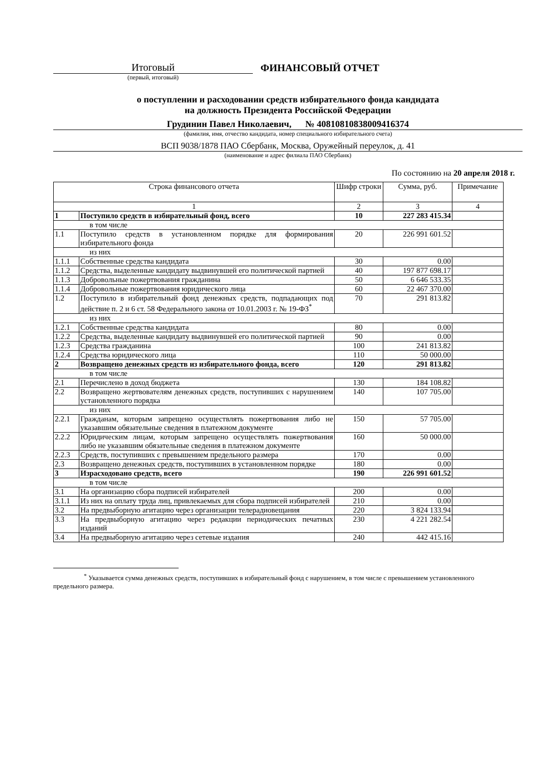Итоговый
ФИНАНСОВЫЙ ОТЧЕТ
(первый, итоговый)
о поступлении и расходовании средств избирательного фонда кандидата
на должность Президента Российской Федерации
Грудинин Павел Николаевич, № 40810810838009416374
(фамилия, имя, отчество кандидата, номер специального избирательного счета)
ВСП 9038/1878 ПАО Сбербанк, Москва, Оружейный переулок, д. 41
(наименование и адрес филиала ПАО Сбербанк)
По состоянию на 20 апреля 2018 г.
| Строка финансового отчета | | Шифр строки | Сумма, руб. | Примечание |
| --- | --- | --- | --- | --- |
| 1 | | 2 | 3 | 4 |
| 1 | Поступило средств в избирательный фонд, всего | 10 | 227 283 415.34 | |
| в том числе | | | | |
| 1.1 | Поступило средств в установленном порядке для формирования избирательного фонда | 20 | 226 991 601.52 | |
| из них | | | | |
| 1.1.1 | Собственные средства кандидата | 30 | 0.00 | |
| 1.1.2 | Средства, выделенные кандидату выдвинувшей его политической партией | 40 | 197 877 698.17 | |
| 1.1.3 | Добровольные пожертвования гражданина | 50 | 6 646 533.35 | |
| 1.1.4 | Добровольные пожертвования юридического лица | 60 | 22 467 370.00 | |
| 1.2 | Поступило в избирательный фонд денежных средств, подпадающих под действие п. 2 и 6 ст. 58 Федерального закона от 10.01.2003 г. № 19-ФЗ<sup>*</sup> | 70 | 291 813.82 | |
| из них | | | | |
| 1.2.1 | Собственные средства кандидата | 80 | 0.00 | |
| 1.2.2 | Средства, выделенные кандидату выдвинувшей его политической партией | 90 | 0.00 | |
| 1.2.3 | Средства гражданина | 100 | 241 813.82 | |
| 1.2.4 | Средства юридического лица | 110 | 50 000.00 | |
| 2 | Возвращено денежных средств из избирательного фонда, всего | 120 | 291 813.82 | |
| в том числе | | | | |
| 2.1 | Перечислено в доход бюджета | 130 | 184 108.82 | |
| 2.2 | Возвращено жертвователям денежных средств, поступивших с нарушением установленного порядка | 140 | 107 705.00 | |
| из них | | | | |
| 2.2.1 | Гражданам, которым запрещено осуществлять пожертвования либо не указавшим обязательные сведения в платежном документе | 150 | 57 705.00 | |
| 2.2.2 | Юридическим лицам, которым запрещено осуществлять пожертвования либо не указавшим обязательные сведения в платежном документе | 160 | 50 000.00 | |
| 2.2.3 | Средств, поступивших с превышением предельного размера | 170 | 0.00 | |
| 2.3 | Возвращено денежных средств, поступивших в установленном порядке | 180 | 0.00 | |
| 3 | Израсходовано средств, всего | 190 | 226 991 601.52 | |
| в том числе | | | | |
| 3.1 | На организацию сбора подписей избирателей | 200 | 0.00 | |
| 3.1.1 | Из них на оплату труда лиц, привлекаемых для сбора подписей избирателей | 210 | 0.00 | |
| 3.2 | На предвыборную агитацию через организации телерадиовещания | 220 | 3 824 133.94 | |
| 3.3 | На предвыборную агитацию через редакции периодических печатных изданий | 230 | 4 221 282.54 | |
| 3.4 | На предвыборную агитацию через сетевые издания | 240 | 442 415.16 | |
<sup>*</sup> Указывается сумма денежных средств, поступивших в избирательный фонд с нарушением, в том числе с превышением установленного предельного размера.